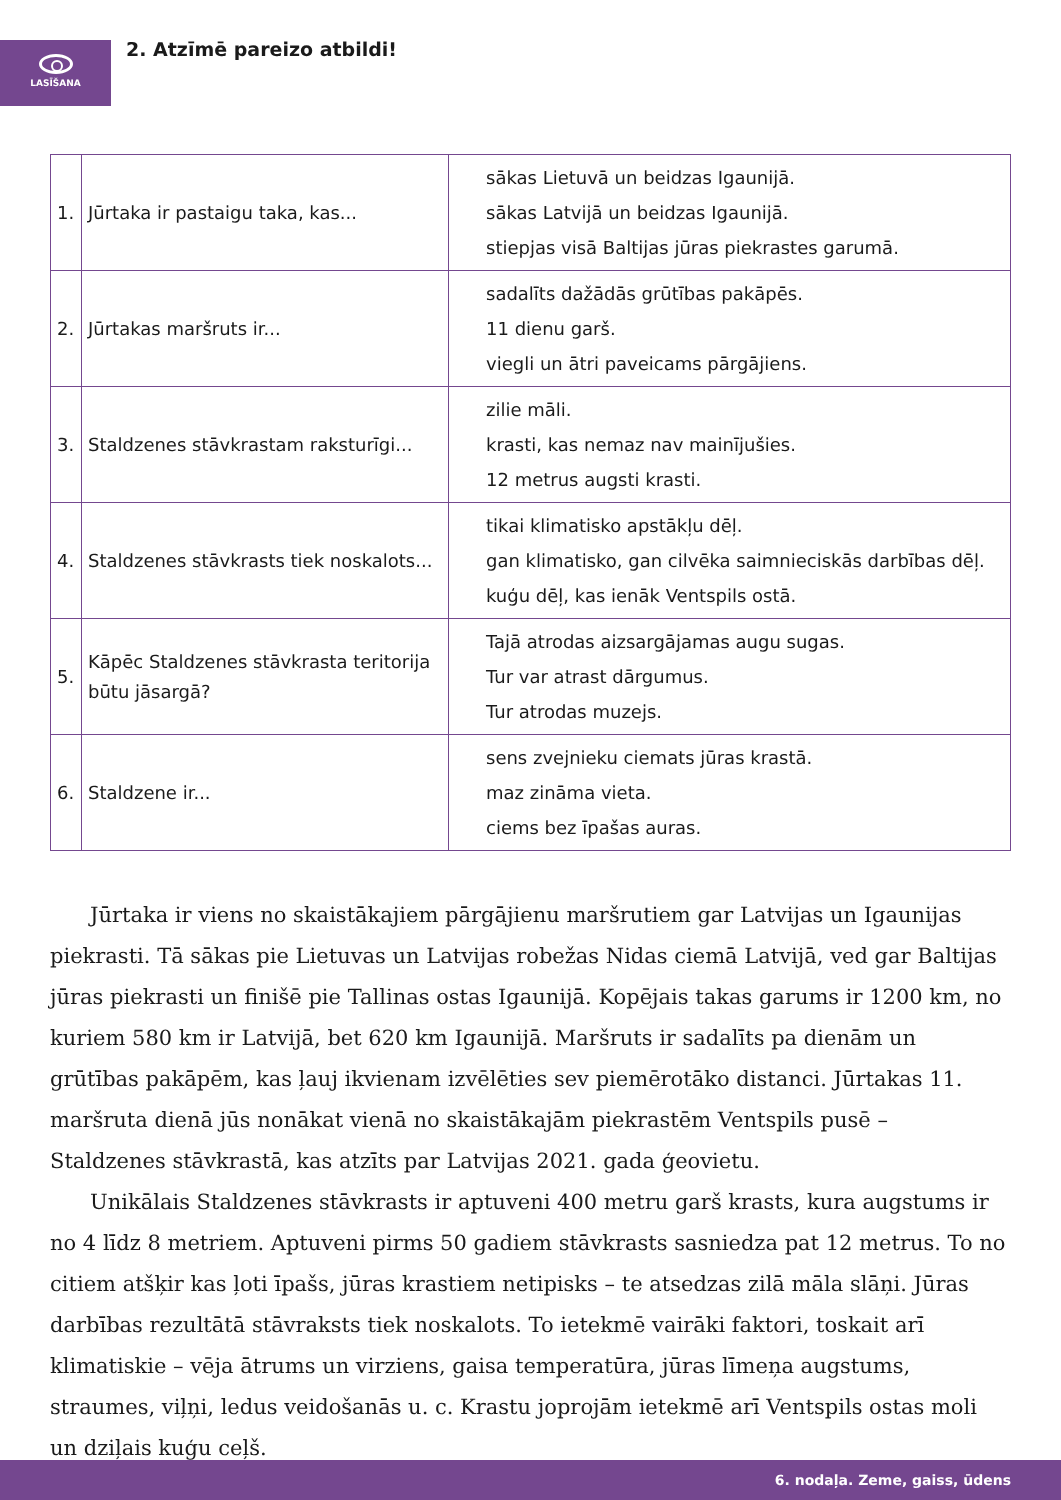LASĪŠANA 2. Atzīmē pareizo atbildi!
| 1. | Jūrtaka ir pastaigu taka, kas... | sākas Lietuvā un beidzas Igaunijā. sākas Latvijā un beidzas Igaunijā. stiepjas visā Baltijas jūras piekrastes garumā. |
| 2. | Jūrtakas maršruts ir... | sadalīts dažādās grūtības pakāpēs. 11 dienu garš. viegli un ātri paveicams pārgājiens. |
| 3. | Staldzenes stāvkrastam raksturīgi... | zilie māli. krasti, kas nemaz nav mainījušies. 12 metrus augsti krasti. |
| 4. | Staldzenes stāvkrasts tiek noskalots... | tikai klimatisko apstākļu dēļ. gan klimatisko, gan cilvēka saimnieciskās darbības dēļ. kuģu dēļ, kas ienāk Ventspils ostā. |
| 5. | Kāpēc Staldzenes stāvkrasta teritorija būtu jāsargā? | Tajā atrodas aizsargājamas augu sugas. Tur var atrast dārgumus. Tur atrodas muzejs. |
| 6. | Staldzene ir... | sens zvejnieku ciemats jūras krastā. maz zināma vieta. ciems bez īpašas auras. |
Jūrtaka ir viens no skaistākajiem pārgājienu maršrutiem gar Latvijas un Igaunijas piekrasti. Tā sākas pie Lietuvas un Latvijas robežas Nidas ciemā Latvijā, ved gar Baltijas jūras piekrasti un finišē pie Tallinas ostas Igaunijā. Kopējais takas garums ir 1200 km, no kuriem 580 km ir Latvijā, bet 620 km Igaunijā. Maršruts ir sadalīts pa dienām un grūtības pakāpēm, kas ļauj ikvienam izvēlēties sev piemērotāko distanci. Jūrtakas 11. maršruta dienā jūs nonākat vienā no skaistākajām piekrastēm Ventspils pusē – Staldzenes stāvkrastā, kas atzīts par Latvijas 2021. gada ģeovietu.
Unikālais Staldzenes stāvkrasts ir aptuveni 400 metru garš krasts, kura augstums ir no 4 līdz 8 metriem. Aptuveni pirms 50 gadiem stāvkrasts sasniedza pat 12 metrus. To no citiem atšķir kas ļoti īpašs, jūras krastiem netipisks – te atsedzas zilā māla slāņi. Jūras darbības rezultātā stāvraksts tiek noskalots. To ietekmē vairāki faktori, toskait arī klimatiskie – vēja ātrums un virziens, gaisa temperatūra, jūras līmeņa augstums, straumes, viļņi, ledus veidošanās u. c. Krastu joprojām ietekmē arī Ventspils ostas moli un dziļais kuģu ceļš.
6. nodaļa. Zeme, gaiss, ūdens